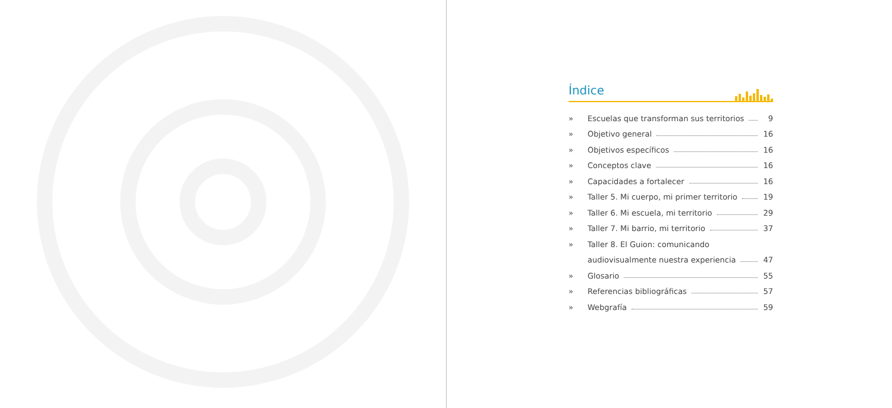Índice
» Escuelas que transforman sus territorios 9
» Objetivo general 16
» Objetivos específicos 16
» Conceptos clave 16
» Capacidades a fortalecer 16
» Taller 5. Mi cuerpo, mi primer territorio 19
» Taller 6. Mi escuela, mi territorio 29
» Taller 7. Mi barrio, mi territorio 37
» Taller 8. El Guion: comunicando
audiovisualmente nuestra experiencia 47
» Glosario 55
» Referencias bibliográficas 57
» Webgrafía 59